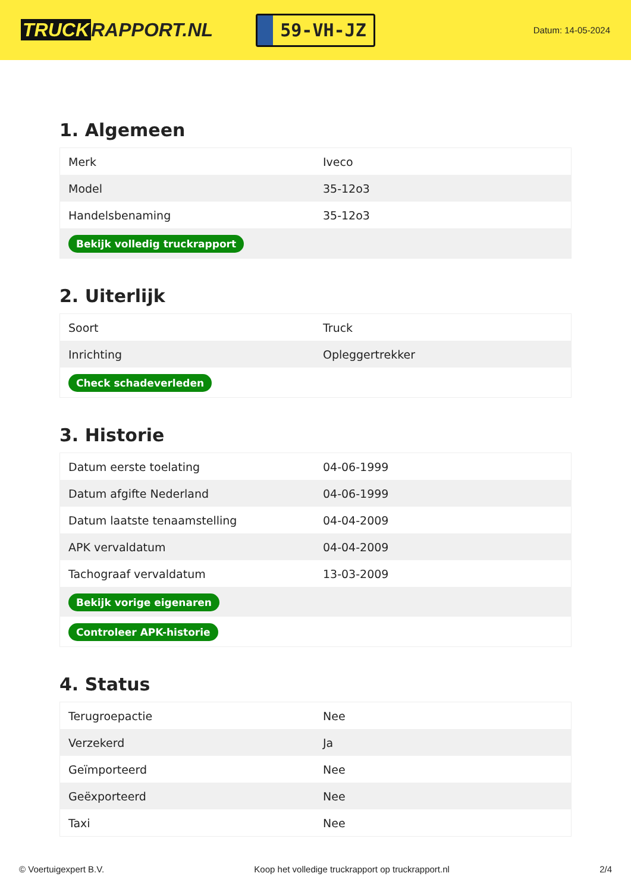TRUCK RAPPORT.NL
59-VH-JZ
Datum: 14-05-2024
1. Algemeen
| Merk | Iveco |
| Model | 35-12o3 |
| Handelsbenaming | 35-12o3 |
| Bekijk volledig truckrapport | |
2. Uiterlijk
| Soort | Truck |
| Inrichting | Opleggertrekker |
| Check schadeverleden | |
3. Historie
| Datum eerste toelating | 04-06-1999 |
| Datum afgifte Nederland | 04-06-1999 |
| Datum laatste tenaamstelling | 04-04-2009 |
| APK vervaldatum | 04-04-2009 |
| Tachograaf vervaldatum | 13-03-2009 |
| Bekijk vorige eigenaren | |
| Controleer APK-historie | |
4. Status
| Terugroepactie | Nee |
| Verzekerd | Ja |
| Geïmporteerd | Nee |
| Geëxporteerd | Nee |
| Taxi | Nee |
© Voertuigexpert B.V. Koop het volledige truckrapport op truckrapport.nl 2/4